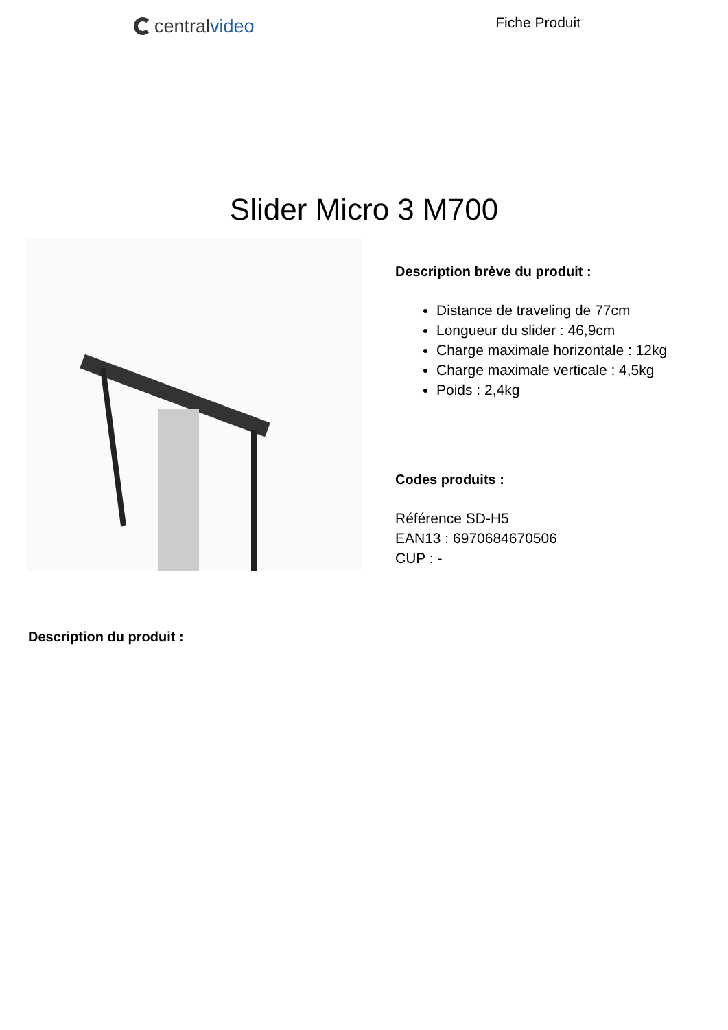central video
Fiche Produit
Slider Micro 3 M700
Description brève du produit :
Distance de traveling de 77cm
Longueur du slider : 46,9cm
Charge maximale horizontale : 12kg
Charge maximale verticale : 4,5kg
Poids : 2,4kg
Codes produits :
Référence SD-H5
EAN13 : 6970684670506
CUP : -
Description du produit :